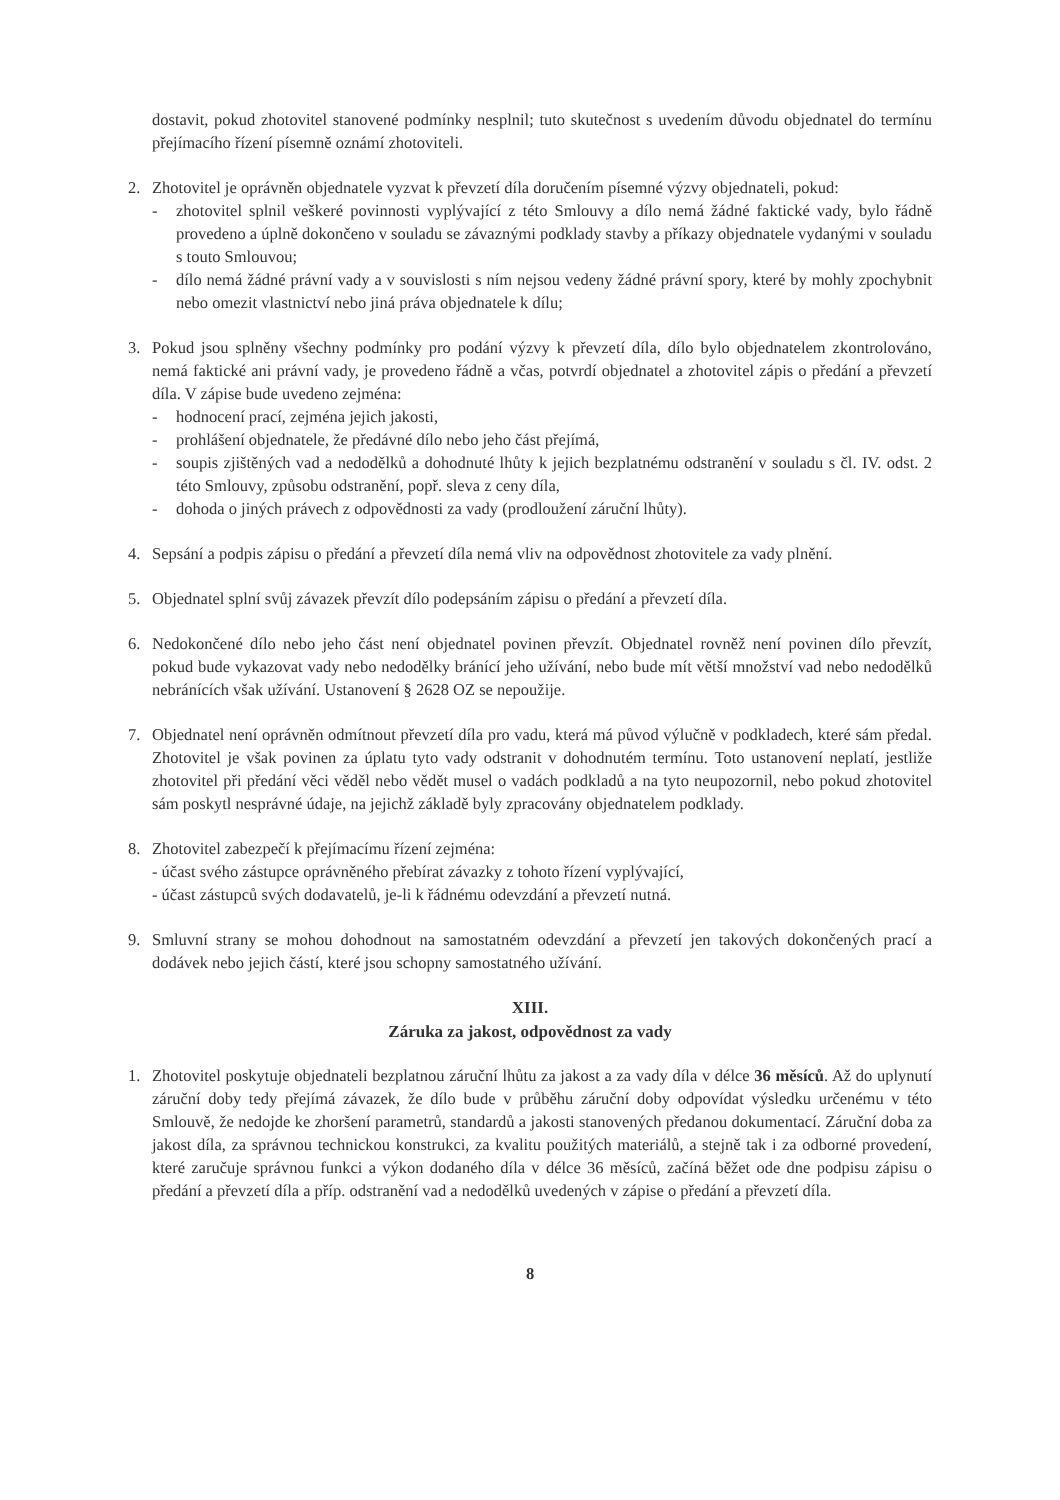dostavit, pokud zhotovitel stanovené podmínky nesplnil; tuto skutečnost s uvedením důvodu objednatel do termínu přejímacího řízení písemně oznámí zhotoviteli.
2. Zhotovitel je oprávněn objednatele vyzvat k převzetí díla doručením písemné výzvy objednateli, pokud:
- zhotovitel splnil veškeré povinnosti vyplývající z této Smlouvy a dílo nemá žádné faktické vady, bylo řádně provedeno a úplně dokončeno v souladu se závaznými podklady stavby a příkazy objednatele vydanými v souladu s touto Smlouvou;
- dílo nemá žádné právní vady a v souvislosti s ním nejsou vedeny žádné právní spory, které by mohly zpochybnit nebo omezit vlastnictví nebo jiná práva objednatele k dílu;
3. Pokud jsou splněny všechny podmínky pro podání výzvy k převzetí díla, dílo bylo objednatelem zkontrolováno, nemá faktické ani právní vady, je provedeno řádně a včas, potvrdí objednatel a zhotovitel zápis o předání a převzetí díla. V zápise bude uvedeno zejména:
- hodnocení prací, zejména jejich jakosti,
- prohlášení objednatele, že předávné dílo nebo jeho část přejímá,
- soupis zjištěných vad a nedodělků a dohodnuté lhůty k jejich bezplatnému odstranění v souladu s čl. IV. odst. 2 této Smlouvy, způsobu odstranění, popř. sleva z ceny díla,
- dohoda o jiných právech z odpovědnosti za vady (prodloužení záruční lhůty).
4. Sepsání a podpis zápisu o předání a převzetí díla nemá vliv na odpovědnost zhotovitele za vady plnění.
5. Objednatel splní svůj závazek převzít dílo podepsáním zápisu o předání a převzetí díla.
6. Nedokončené dílo nebo jeho část není objednatel povinen převzít. Objednatel rovněž není povinen dílo převzít, pokud bude vykazovat vady nebo nedodělky bránící jeho užívání, nebo bude mít větší množství vad nebo nedodělků nebránících však užívání. Ustanovení § 2628 OZ se nepoužije.
7. Objednatel není oprávněn odmítnout převzetí díla pro vadu, která má původ výlučně v podkladech, které sám předal. Zhotovitel je však povinen za úplatu tyto vady odstranit v dohodnutém termínu. Toto ustanovení neplatí, jestliže zhotovitel při předání věci věděl nebo vědět musel o vadách podkladů a na tyto neupozornil, nebo pokud zhotovitel sám poskytl nesprávné údaje, na jejichž základě byly zpracovány objednatelem podklady.
8. Zhotovitel zabezpečí k přejímacímu řízení zejména:
- účast svého zástupce oprávněného přebírat závazky z tohoto řízení vyplývající,
- účast zástupců svých dodavatelů, je-li k řádnému odevzdání a převzetí nutná.
9. Smluvní strany se mohou dohodnout na samostatném odevzdání a převzetí jen takových dokončených prací a dodávek nebo jejich částí, které jsou schopny samostatného užívání.
XIII.
Záruka za jakost, odpovědnost za vady
1. Zhotovitel poskytuje objednateli bezplatnou záruční lhůtu za jakost a za vady díla v délce 36 měsíců. Až do uplynutí záruční doby tedy přejímá závazek, že dílo bude v průběhu záruční doby odpovídat výsledku určenému v této Smlouvě, že nedojde ke zhoršení parametrů, standardů a jakosti stanovených předanou dokumentací. Záruční doba za jakost díla, za správnou technickou konstrukci, za kvalitu použitých materiálů, a stejně tak i za odborné provedení, které zaručuje správnou funkci a výkon dodaného díla v délce 36 měsíců, začíná běžet ode dne podpisu zápisu o předání a převzetí díla a příp. odstranění vad a nedodělků uvedených v zápise o předání a převzetí díla.
8